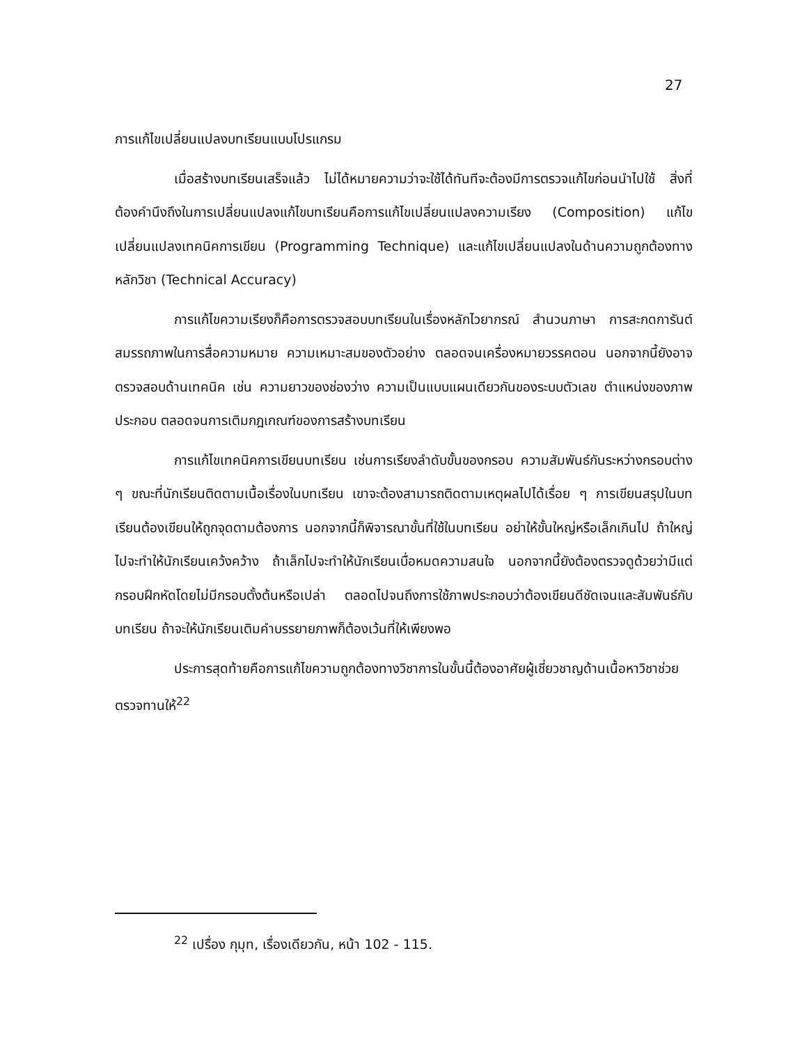27
การแก้ไขเปลี่ยนแปลงบทเรียนแบบโปรแกรม
เมื่อสร้างบทเรียนเสร็จแล้ว ไม่ได้หมายความว่าจะใช้ได้ทันทีจะต้องมีการตรวจแก้ไขก่อนนำไปใช้ สิ่งที่ต้องคำนึงถึงในการเปลี่ยนแปลงแก้ไขบทเรียนคือการแก้ไขเปลี่ยนแปลงความเรียง (Composition) แก้ไขเปลี่ยนแปลงเทคนิคการเขียน (Programming Technique) และแก้ไขเปลี่ยนแปลงในด้านความถูกต้องทางหลักวิชา (Technical Accuracy)
การแก้ไขความเรียงก็คือการตรวจสอบบทเรียนในเรื่องหลักไวยากรณ์ สำนวนภาษา การสะกดการันต์ สมรรถภาพในการสื่อความหมาย ความเหมาะสมของตัวอย่าง ตลอดจนเครื่องหมายวรรคตอน นอกจากนี้ยังอาจตรวจสอบด้านเทคนิค เช่น ความยาวของช่องว่าง ความเป็นแบบแผนเดียวกันของระบบตัวเลข ตำแหน่งของภาพประกอบ ตลอดจนการเติมกฎเกณฑ์ของการสร้างบทเรียน
การแก้ไขเทคนิคการเขียนบทเรียน เช่นการเรียงลำดับขั้นของกรอบ ความสัมพันธ์กันระหว่างกรอบต่าง ๆ ขณะที่นักเรียนติดตามเนื้อเรื่องในบทเรียน เขาจะต้องสามารถติดตามเหตุผลไปได้เรื่อย ๆ การเขียนสรุปในบทเรียนต้องเขียนให้ถูกจุดตามต้องการ นอกจากนี้ก็พิจารณาขั้นที่ใช้ในบทเรียน อย่าให้ขั้นใหญ่หรือเล็กเกินไป ถ้าใหญ่ไปจะทำให้นักเรียนเคว้งคว้าง ถ้าเล็กไปจะทำให้นักเรียนเบื่อหมดความสนใจ นอกจากนี้ยังต้องตรวจดูด้วยว่ามีแต่กรอบฝึกหัดโดยไม่มีกรอบตั้งต้นหรือเปล่า ตลอดไปจนถึงการใช้ภาพประกอบว่าต้องเขียนดีชัดเจนและสัมพันธ์กับบทเรียน ถ้าจะให้นักเรียนเติมคำบรรยายภาพก็ต้องเว้นที่ให้เพียงพอ
ประการสุดท้ายคือการแก้ไขความถูกต้องทางวิชาการในขั้นนี้ต้องอาศัยผู้เชี่ยวชาญด้านเนื้อหาวิชาช่วยตรวจทานให้<sup>22</sup>
<sup>22</sup> เปรื่อง กุมุท, เรื่องเดียวกัน, หน้า 102 - 115.